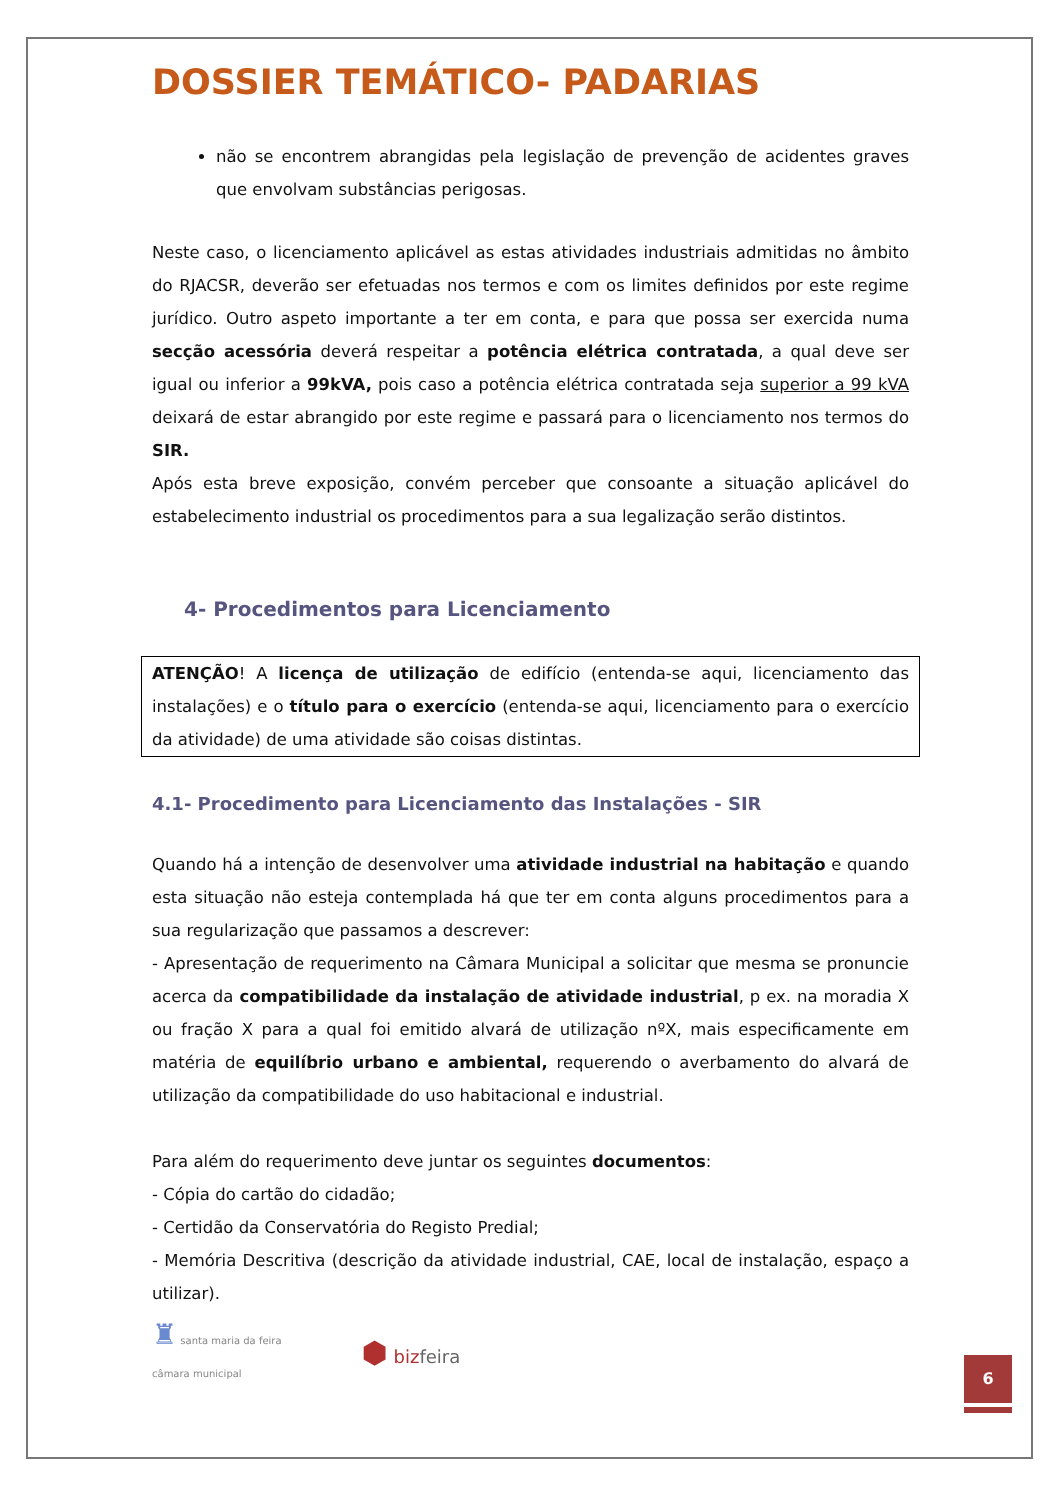DOSSIER TEMÁTICO- PADARIAS
não se encontrem abrangidas pela legislação de prevenção de acidentes graves que envolvam substâncias perigosas.
Neste caso, o licenciamento aplicável as estas atividades industriais admitidas no âmbito do RJACSR, deverão ser efetuadas nos termos e com os limites definidos por este regime jurídico. Outro aspeto importante a ter em conta, e para que possa ser exercida numa secção acessória deverá respeitar a potência elétrica contratada, a qual deve ser igual ou inferior a 99kVA, pois caso a potência elétrica contratada seja superior a 99 kVA deixará de estar abrangido por este regime e passará para o licenciamento nos termos do SIR.
Após esta breve exposição, convém perceber que consoante a situação aplicável do estabelecimento industrial os procedimentos para a sua legalização serão distintos.
4- Procedimentos para Licenciamento
ATENÇÃO! A licença de utilização de edifício (entenda-se aqui, licenciamento das instalações) e o título para o exercício (entenda-se aqui, licenciamento para o exercício da atividade) de uma atividade são coisas distintas.
4.1- Procedimento para Licenciamento das Instalações - SIR
Quando há a intenção de desenvolver uma atividade industrial na habitação e quando esta situação não esteja contemplada há que ter em conta alguns procedimentos para a sua regularização que passamos a descrever:
- Apresentação de requerimento na Câmara Municipal a solicitar que mesma se pronuncie acerca da compatibilidade da instalação de atividade industrial, p ex. na moradia X ou fração X para a qual foi emitido alvará de utilização nºX, mais especificamente em matéria de equilíbrio urbano e ambiental, requerendo o averbamento do alvará de utilização da compatibilidade do uso habitacional e industrial.
Para além do requerimento deve juntar os seguintes documentos:
- Cópia do cartão do cidadão;
- Certidão da Conservatória do Registo Predial;
- Memória Descritiva (descrição da atividade industrial, CAE, local de instalação, espaço a utilizar).
♜ santa maria da feira
câmara municipal
⬢ bizfeira
6